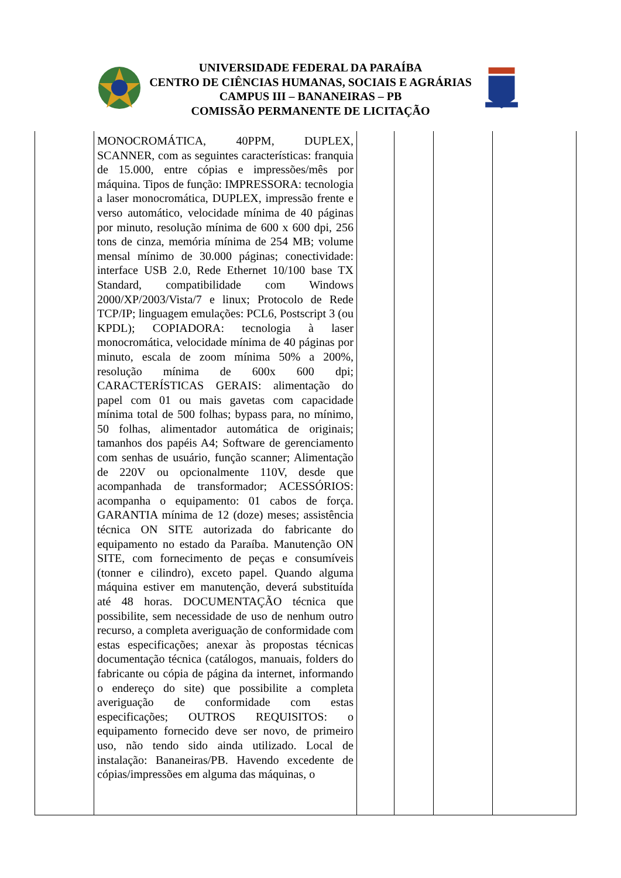UNIVERSIDADE FEDERAL DA PARAÍBA
CENTRO DE CIÊNCIAS HUMANAS, SOCIAIS E AGRÁRIAS
CAMPUS III – BANANEIRAS – PB
COMISSÃO PERMANENTE DE LICITAÇÃO
| | MONOCROMÁTICA, 40PPM, DUPLEX, SCANNER, com as seguintes características: franquia de 15.000, entre cópias e impressões/mês por máquina. Tipos de função: IMPRESSORA: tecnologia a laser monocromática, DUPLEX, impressão frente e verso automático, velocidade mínima de 40 páginas por minuto, resolução mínima de 600 x 600 dpi, 256 tons de cinza, memória mínima de 254 MB; volume mensal mínimo de 30.000 páginas; conectividade: interface USB 2.0, Rede Ethernet 10/100 base TX Standard, compatibilidade com Windows 2000/XP/2003/Vista/7 e linux; Protocolo de Rede TCP/IP; linguagem emulações: PCL6, Postscript 3 (ou KPDL); COPIADORA: tecnologia à laser monocromática, velocidade mínima de 40 páginas por minuto, escala de zoom mínima 50% a 200%, resolução mínima de 600x 600 dpi; CARACTERÍSTICAS GERAIS: alimentação do papel com 01 ou mais gavetas com capacidade mínima total de 500 folhas; bypass para, no mínimo, 50 folhas, alimentador automática de originais; tamanhos dos papéis A4; Software de gerenciamento com senhas de usuário, função scanner; Alimentação de 220V ou opcionalmente 110V, desde que acompanhada de transformador; ACESSÓRIOS: acompanha o equipamento: 01 cabos de força. GARANTIA mínima de 12 (doze) meses; assistência técnica ON SITE autorizada do fabricante do equipamento no estado da Paraíba. Manutenção ON SITE, com fornecimento de peças e consumíveis (tonner e cilindro), exceto papel. Quando alguma máquina estiver em manutenção, deverá substituída até 48 horas. DOCUMENTAÇÃO técnica que possibilite, sem necessidade de uso de nenhum outro recurso, a completa averiguação de conformidade com estas especificações; anexar às propostas técnicas documentação técnica (catálogos, manuais, folders do fabricante ou cópia de página da internet, informando o endereço do site) que possibilite a completa averiguação de conformidade com estas especificações; OUTROS REQUISITOS: o equipamento fornecido deve ser novo, de primeiro uso, não tendo sido ainda utilizado. Local de instalação: Bananeiras/PB. Havendo excedente de cópias/impressões em alguma das máquinas, o | | | | |